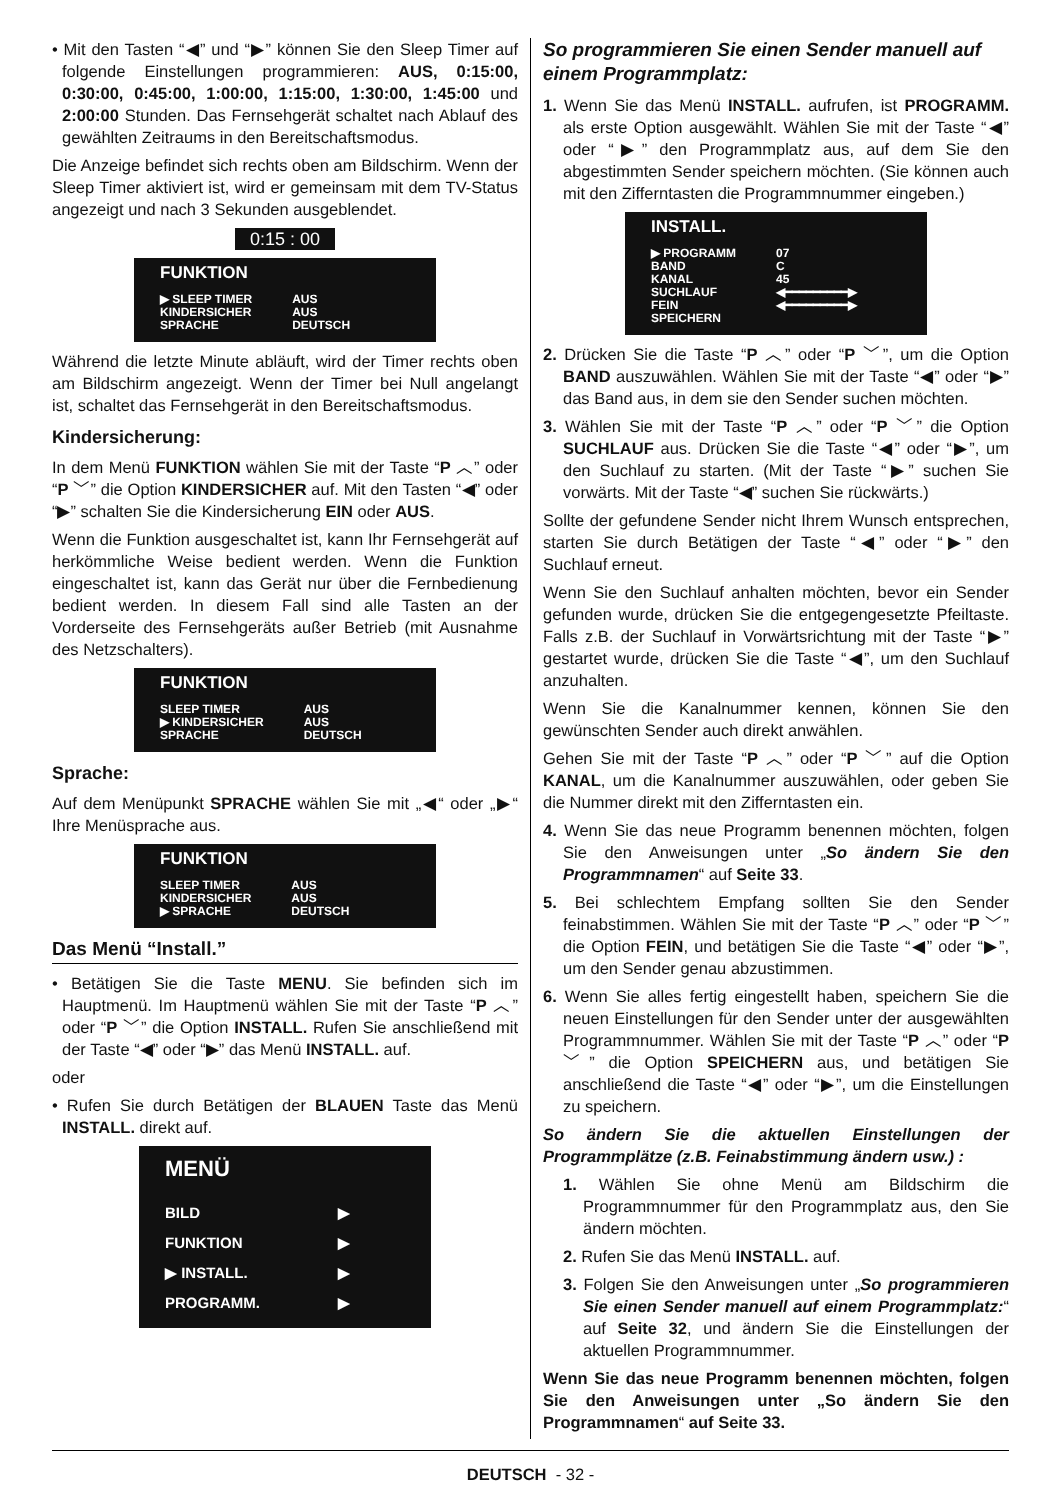• Mit den Tasten “◀” und “▶” können Sie den Sleep Timer auf folgende Einstellungen programmieren: AUS, 0:15:00, 0:30:00, 0:45:00, 1:00:00, 1:15:00, 1:30:00, 1:45:00 und 2:00:00 Stunden. Das Fernsehgerät schaltet nach Ablauf des gewählten Zeitraums in den Bereitschaftsmodus.
Die Anzeige befindet sich rechts oben am Bildschirm. Wenn der Sleep Timer aktiviert ist, wird er gemeinsam mit dem TV-Status angezeigt und nach 3 Sekunden ausgeblendet.
0:15 : 00
FUNKTION
| ▶ SLEEP TIMER | AUS |
| KINDERSICHER | AUS |
| SPRACHE | DEUTSCH |
Während die letzte Minute abläuft, wird der Timer rechts oben am Bildschirm angezeigt. Wenn der Timer bei Null angelangt ist, schaltet das Fernsehgerät in den Bereitschaftsmodus.
Kindersicherung:
In dem Menü FUNKTION wählen Sie mit der Taste “P ︿” oder “P ﹀” die Option KINDERSICHER auf. Mit den Tasten “◀” oder “▶” schalten Sie die Kindersicherung EIN oder AUS.
Wenn die Funktion ausgeschaltet ist, kann Ihr Fernsehgerät auf herkömmliche Weise bedient werden. Wenn die Funktion eingeschaltet ist, kann das Gerät nur über die Fernbedienung bedient werden. In diesem Fall sind alle Tasten an der Vorderseite des Fernsehgeräts außer Betrieb (mit Ausnahme des Netzschalters).
FUNKTION
| SLEEP TIMER | AUS |
| ▶ KINDERSICHER | AUS |
| SPRACHE | DEUTSCH |
Sprache:
Auf dem Menüpunkt SPRACHE wählen Sie mit „◀“ oder „▶“ Ihre Menüsprache aus.
FUNKTION
| SLEEP TIMER | AUS |
| KINDERSICHER | AUS |
| ▶ SPRACHE | DEUTSCH |
Das Menü “Install.”
• Betätigen Sie die Taste MENU. Sie befinden sich im Hauptmenü. Im Hauptmenü wählen Sie mit der Taste “P ︿” oder “P ﹀” die Option INSTALL. Rufen Sie anschließend mit der Taste “◀” oder “▶” das Menü INSTALL. auf.
oder
• Rufen Sie durch Betätigen der BLAUEN Taste das Menü INSTALL. direkt auf.
MENÜ
| BILD | ▶ |
| FUNKTION | ▶ |
| ▶ INSTALL. | ▶ |
| PROGRAMM. | ▶ |
So programmieren Sie einen Sender manuell auf einem Programmplatz:
1. Wenn Sie das Menü INSTALL. aufrufen, ist PROGRAMM. als erste Option ausgewählt. Wählen Sie mit der Taste “◀” oder “▶” den Programmplatz aus, auf dem Sie den abgestimmten Sender speichern möchten. (Sie können auch mit den Zifferntasten die Programmnummer eingeben.)
INSTALL.
| ▶ PROGRAMM | 07 |
| BAND | C |
| KANAL | 45 |
| SUCHLAUF | ◀━━━━━━━━━▶ |
| FEIN | ◀━━━━━━━━━▶ |
| SPEICHERN | |
2. Drücken Sie die Taste “P ︿” oder “P ﹀”, um die Option BAND auszuwählen. Wählen Sie mit der Taste “◀” oder “▶” das Band aus, in dem sie den Sender suchen möchten.
3. Wählen Sie mit der Taste “P ︿” oder “P ﹀” die Option SUCHLAUF aus. Drücken Sie die Taste “◀” oder “▶”, um den Suchlauf zu starten. (Mit der Taste “▶” suchen Sie vorwärts. Mit der Taste “◀” suchen Sie rückwärts.)
Sollte der gefundene Sender nicht Ihrem Wunsch entsprechen, starten Sie durch Betätigen der Taste “◀” oder “▶” den Suchlauf erneut.
Wenn Sie den Suchlauf anhalten möchten, bevor ein Sender gefunden wurde, drücken Sie die entgegengesetzte Pfeiltaste. Falls z.B. der Suchlauf in Vorwärtsrichtung mit der Taste “▶” gestartet wurde, drücken Sie die Taste “◀”, um den Suchlauf anzuhalten.
Wenn Sie die Kanalnummer kennen, können Sie den gewünschten Sender auch direkt anwählen.
Gehen Sie mit der Taste “P ︿” oder “P ﹀” auf die Option KANAL, um die Kanalnummer auszuwählen, oder geben Sie die Nummer direkt mit den Zifferntasten ein.
4. Wenn Sie das neue Programm benennen möchten, folgen Sie den Anweisungen unter „So ändern Sie den Programmnamen“ auf Seite 33.
5. Bei schlechtem Empfang sollten Sie den Sender feinabstimmen. Wählen Sie mit der Taste “P ︿” oder “P ﹀” die Option FEIN, und betätigen Sie die Taste “◀” oder “▶”, um den Sender genau abzustimmen.
6. Wenn Sie alles fertig eingestellt haben, speichern Sie die neuen Einstellungen für den Sender unter der ausgewählten Programmnummer. Wählen Sie mit der Taste “P ︿” oder “P ﹀” die Option SPEICHERN aus, und betätigen Sie anschließend die Taste “◀” oder “▶”, um die Einstellungen zu speichern.
So ändern Sie die aktuellen Einstellungen der Programmplätze (z.B. Feinabstimmung ändern usw.) :
1. Wählen Sie ohne Menü am Bildschirm die Programmnummer für den Programmplatz aus, den Sie ändern möchten.
2. Rufen Sie das Menü INSTALL. auf.
3. Folgen Sie den Anweisungen unter „So programmieren Sie einen Sender manuell auf einem Programmplatz:“ auf Seite 32, und ändern Sie die Einstellungen der aktuellen Programmnummer.
Wenn Sie das neue Programm benennen möchten, folgen Sie den Anweisungen unter „So ändern Sie den Programmnamen“ auf Seite 33.
DEUTSCH - 32 -